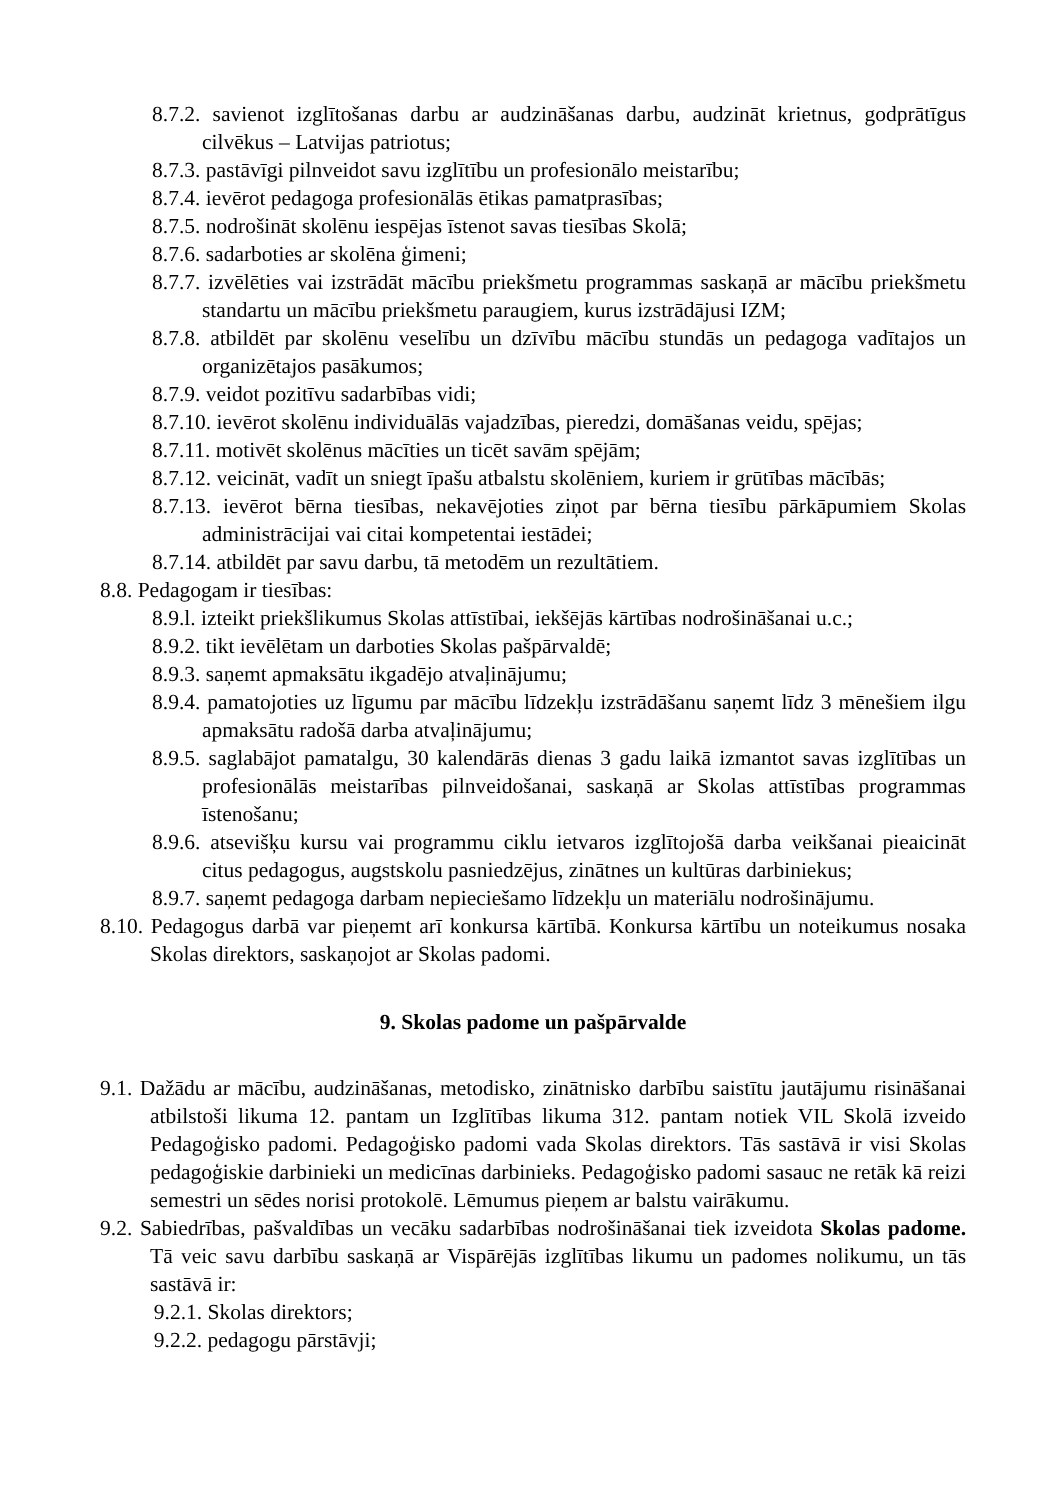8.7.2. savienot izglītošanas darbu ar audzināšanas darbu, audzināt krietnus, godprātīgus cilvēkus – Latvijas patriotus;
8.7.3. pastāvīgi pilnveidot savu izglītību un profesionālo meistarību;
8.7.4. ievērot pedagoga profesionālās ētikas pamatprasības;
8.7.5. nodrošināt skolēnu iespējas īstenot savas tiesības Skolā;
8.7.6. sadarboties ar skolēna ģimeni;
8.7.7. izvēlēties vai izstrādāt mācību priekšmetu programmas saskaņā ar mācību priekšmetu standartu un mācību priekšmetu paraugiem, kurus izstrādājusi IZM;
8.7.8. atbildēt par skolēnu veselību un dzīvību mācību stundās un pedagoga vadītajos un organizētajos pasākumos;
8.7.9. veidot pozitīvu sadarbības vidi;
8.7.10. ievērot skolēnu individuālās vajadzības, pieredzi, domāšanas veidu, spējas;
8.7.11. motivēt skolēnus mācīties un ticēt savām spējām;
8.7.12. veicināt, vadīt un sniegt īpašu atbalstu skolēniem, kuriem ir grūtības mācībās;
8.7.13. ievērot bērna tiesības, nekavējoties ziņot par bērna tiesību pārkāpumiem Skolas administrācijai vai citai kompetentai iestādei;
8.7.14. atbildēt par savu darbu, tā metodēm un rezultātiem.
8.8. Pedagogam ir tiesības:
8.9.l. izteikt priekšlikumus Skolas attīstībai, iekšējās kārtības nodrošināšanai u.c.;
8.9.2. tikt ievēlētam un darboties Skolas pašpārvaldē;
8.9.3. saņemt apmaksātu ikgadējo atvaļinājumu;
8.9.4. pamatojoties uz līgumu par mācību līdzekļu izstrādāšanu saņemt līdz 3 mēnešiem ilgu apmaksātu radošā darba atvaļinājumu;
8.9.5. saglabājot pamatalgu, 30 kalendārās dienas 3 gadu laikā izmantot savas izglītības un profesionālās meistarības pilnveidošanai, saskaņā ar Skolas attīstības programmas īstenošanu;
8.9.6. atsevišķu kursu vai programmu ciklu ietvaros izglītojošā darba veikšanai pieaicināt citus pedagogus, augstskolu pasniedzējus, zinātnes un kultūras darbiniekus;
8.9.7. saņemt pedagoga darbam nepieciešamo līdzekļu un materiālu nodrošinājumu.
8.10. Pedagogus darbā var pieņemt arī konkursa kārtībā. Konkursa kārtību un noteikumus nosaka Skolas direktors, saskaņojot ar Skolas padomi.
9. Skolas padome un pašpārvalde
9.1. Dažādu ar mācību, audzināšanas, metodisko, zinātnisko darbību saistītu jautājumu risināšanai atbilstoši likuma 12. pantam un Izglītības likuma 312. pantam notiek VIL Skolā izveido Pedagoģisko padomi. Pedagoģisko padomi vada Skolas direktors. Tās sastāvā ir visi Skolas pedagoģiskie darbinieki un medicīnas darbinieks. Pedagoģisko padomi sasauc ne retāk kā reizi semestri un sēdes norisi protokolē. Lēmumus pieņem ar balstu vairākumu.
9.2. Sabiedrības, pašvaldības un vecāku sadarbības nodrošināšanai tiek izveidota Skolas padome. Tā veic savu darbību saskaņā ar Vispārējās izglītības likumu un padomes nolikumu, un tās sastāvā ir:
9.2.1. Skolas direktors;
9.2.2. pedagogu pārstāvji;